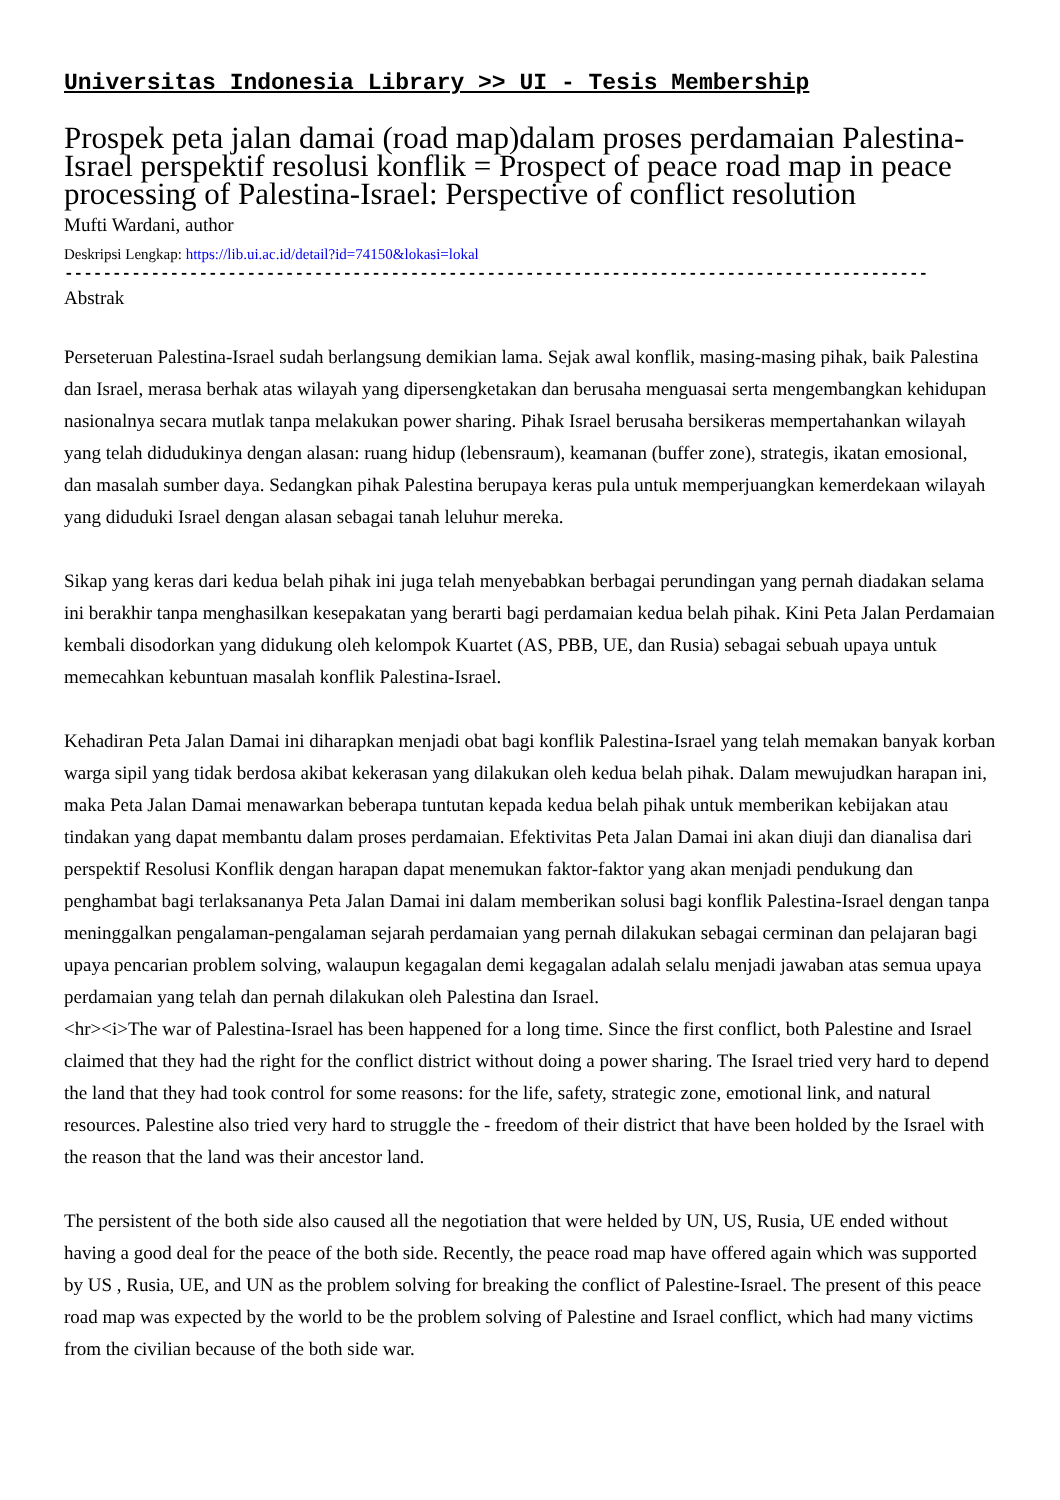Universitas Indonesia Library >> UI - Tesis Membership
Prospek peta jalan damai (road map)dalam proses perdamaian Palestina-Israel perspektif resolusi konflik = Prospect of peace road map in peace processing of Palestina-Israel: Perspective of conflict resolution
Mufti Wardani, author
Deskripsi Lengkap: https://lib.ui.ac.id/detail?id=74150&lokasi=lokal
------------------------------------------------------------------------------------------
Abstrak
Perseteruan Palestina-Israel sudah berlangsung demikian lama. Sejak awal konflik, masing-masing pihak, baik Palestina dan Israel, merasa berhak atas wilayah yang dipersengketakan dan berusaha menguasai serta mengembangkan kehidupan nasionalnya secara mutlak tanpa melakukan power sharing. Pihak Israel berusaha bersikeras mempertahankan wilayah yang telah didudukinya dengan alasan: ruang hidup (lebensraum), keamanan (buffer zone), strategis, ikatan emosional, dan masalah sumber daya. Sedangkan pihak Palestina berupaya keras pula untuk memperjuangkan kemerdekaan wilayah yang diduduki Israel dengan alasan sebagai tanah leluhur mereka.
Sikap yang keras dari kedua belah pihak ini juga telah menyebabkan berbagai perundingan yang pernah diadakan selama ini berakhir tanpa menghasilkan kesepakatan yang berarti bagi perdamaian kedua belah pihak. Kini Peta Jalan Perdamaian kembali disodorkan yang didukung oleh kelompok Kuartet (AS, PBB, UE, dan Rusia) sebagai sebuah upaya untuk memecahkan kebuntuan masalah konflik Palestina-Israel.
Kehadiran Peta Jalan Damai ini diharapkan menjadi obat bagi konflik Palestina-Israel yang telah memakan banyak korban warga sipil yang tidak berdosa akibat kekerasan yang dilakukan oleh kedua belah pihak. Dalam mewujudkan harapan ini, maka Peta Jalan Damai menawarkan beberapa tuntutan kepada kedua belah pihak untuk memberikan kebijakan atau tindakan yang dapat membantu dalam proses perdamaian. Efektivitas Peta Jalan Damai ini akan diuji dan dianalisa dari perspektif Resolusi Konflik dengan harapan dapat menemukan faktor-faktor yang akan menjadi pendukung dan penghambat bagi terlaksananya Peta Jalan Damai ini dalam memberikan solusi bagi konflik Palestina-Israel dengan tanpa meninggalkan pengalaman-pengalaman sejarah perdamaian yang pernah dilakukan sebagai cerminan dan pelajaran bagi upaya pencarian problem solving, walaupun kegagalan demi kegagalan adalah selalu menjadi jawaban atas semua upaya perdamaian yang telah dan pernah dilakukan oleh Palestina dan Israel.
<hr><i>The war of Palestina-Israel has been happened for a long time. Since the first conflict, both Palestine and Israel claimed that they had the right for the conflict district without doing a power sharing. The Israel tried very hard to depend the land that they had took control for some reasons: for the life, safety, strategic zone, emotional link, and natural resources. Palestine also tried very hard to struggle the - freedom of their district that have been holded by the Israel with the reason that the land was their ancestor land.
The persistent of the both side also caused all the negotiation that were helded by UN, US, Rusia, UE ended without having a good deal for the peace of the both side. Recently, the peace road map have offered again which was supported by US , Rusia, UE, and UN as the problem solving for breaking the conflict of Palestine-Israel. The present of this peace road map was expected by the world to be the problem solving of Palestine and Israel conflict, which had many victims from the civilian because of the both side war.